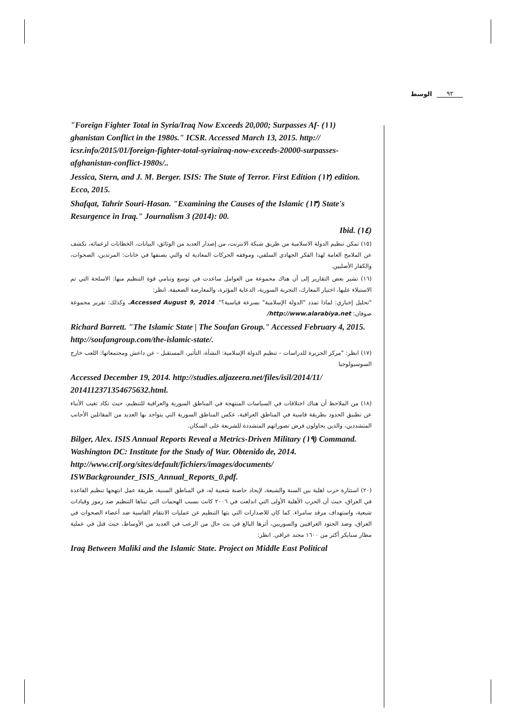الوسط ٩٢
"Foreign Fighter Total in Syria/Iraq Now Exceeds 20,000; Surpasses Af- (١١) ghanistan Conflict in the 1980s." ICSR. Accessed March 13, 2015. http:// icsr.info/2015/01/foreign-fighter-total-syriairaq-now-exceeds-20000-surpasses-afghanistan-conflict-1980s/..
Jessica, Stern, and J. M. Berger. ISIS: The State of Terror. First Edition (١٢) edition. Ecco, 2015.
Shafqat, Tahrir Souri-Hasan. "Examining the Causes of the Islamic (١٣) State's Resurgence in Iraq." Journalism 3 (2014): 00.
Ibid. (١٤)
(١٥) تمكن تنظيم الدولة الاسلامية من طريق شبكة الانترنت، من إصدار العديد من الوثائق، البيانات، الخطابات لزعمائه، تكشف عن الملامح العامة لهذا الفكر الجهادي السلفي، وموقفه الحركات المعادية له والتي يصنفها في خانات: المرتدين، الصحوات، والكفار الأصليين.
(١٦) تشير بعض التقارير إلى أن هناك مجموعة من العوامل ساعدت في توسع وتنامي قوة التنظيم منها: الاسلحة التي تم الاستيلاء عليها، اختيار المعارك، التجربة السورية، الدعاية المؤثرة، والمعارضة الضعيفة. انظر:
"تحليل إخباري: لماذا تمدد "الدولة الإسلامية" بسرعة قياسية؟". Accessed August 9, 2014. وكذلك: تقرير مجموعة صوفان: http://www.alarabiya.net/
Richard Barrett. "The Islamic State | The Soufan Group." Accessed February 4, 2015. http://soufangroup.com/the-islamic-state/.
(١٧) انظر: "مركز الجزيرة للدراسات - تنظيم الدولة الإسلامية: النشأة، التأثير، المستقبل - عن داعش ومجتمعاتها: اللعب خارج السوسيولوجيا
Accessed December 19, 2014. http://studies.aljazeera.net/files/isil/2014/11/ 2014112371354675632.html.
(١٨) من الملاحظ أن هناك اختلافات في السياسات المنتهجة في المناطق السورية والعراقية للتنظيم، حيث تكاد تغيب الأنباء عن تطبيق الحدود بطريقة قاسية في المناطق العراقية، عكس المناطق السورية التي يتواجد بها العديد من المقاتلين الأجانب المتشددين، والذين يحاولون فرض تصوراتهم المتشددة للشريعة على السكان.
Bilger, Alex. ISIS Annual Reports Reveal a Metrics-Driven Military (١٩) Command. Washington DC: Institute for the Study of War. Obtenido de, 2014. http://www.crif.org/sites/default/fichiers/images/documents/ ISWBackgrounder_ISIS_Annual_Reports_0.pdf.
(٢٠) استثارة حرب اهلية بين السنة والشيعة، لإيجاد حاضنة شعبية له، في المناطق السنية، طريقة عمل انتهجها تنظيم القاعدة في العراق، حيث أن الحرب الأهلية الأولى التي اندلعت في ٢٠٠٦ كانت بسبب الهجمات التي تبناها التنظيم ضد رموز وقيادات شيعية، واستهداف مرقد سامراء. كما كان للاصدارات التي بثها التنظيم عن عمليات الانتقام القاسية ضد أعضاء الصحوات في العراق، وضد الجنود العراقيين والسوريين، أثرها البالغ في بث حال من الرعب في العديد من الأوساط، حيث قتل في عملية مطار سبايكر أكثر من ١٦٠٠ مجند عراقي. انظر:
Iraq Between Maliki and the Islamic State. Project on Middle East Political